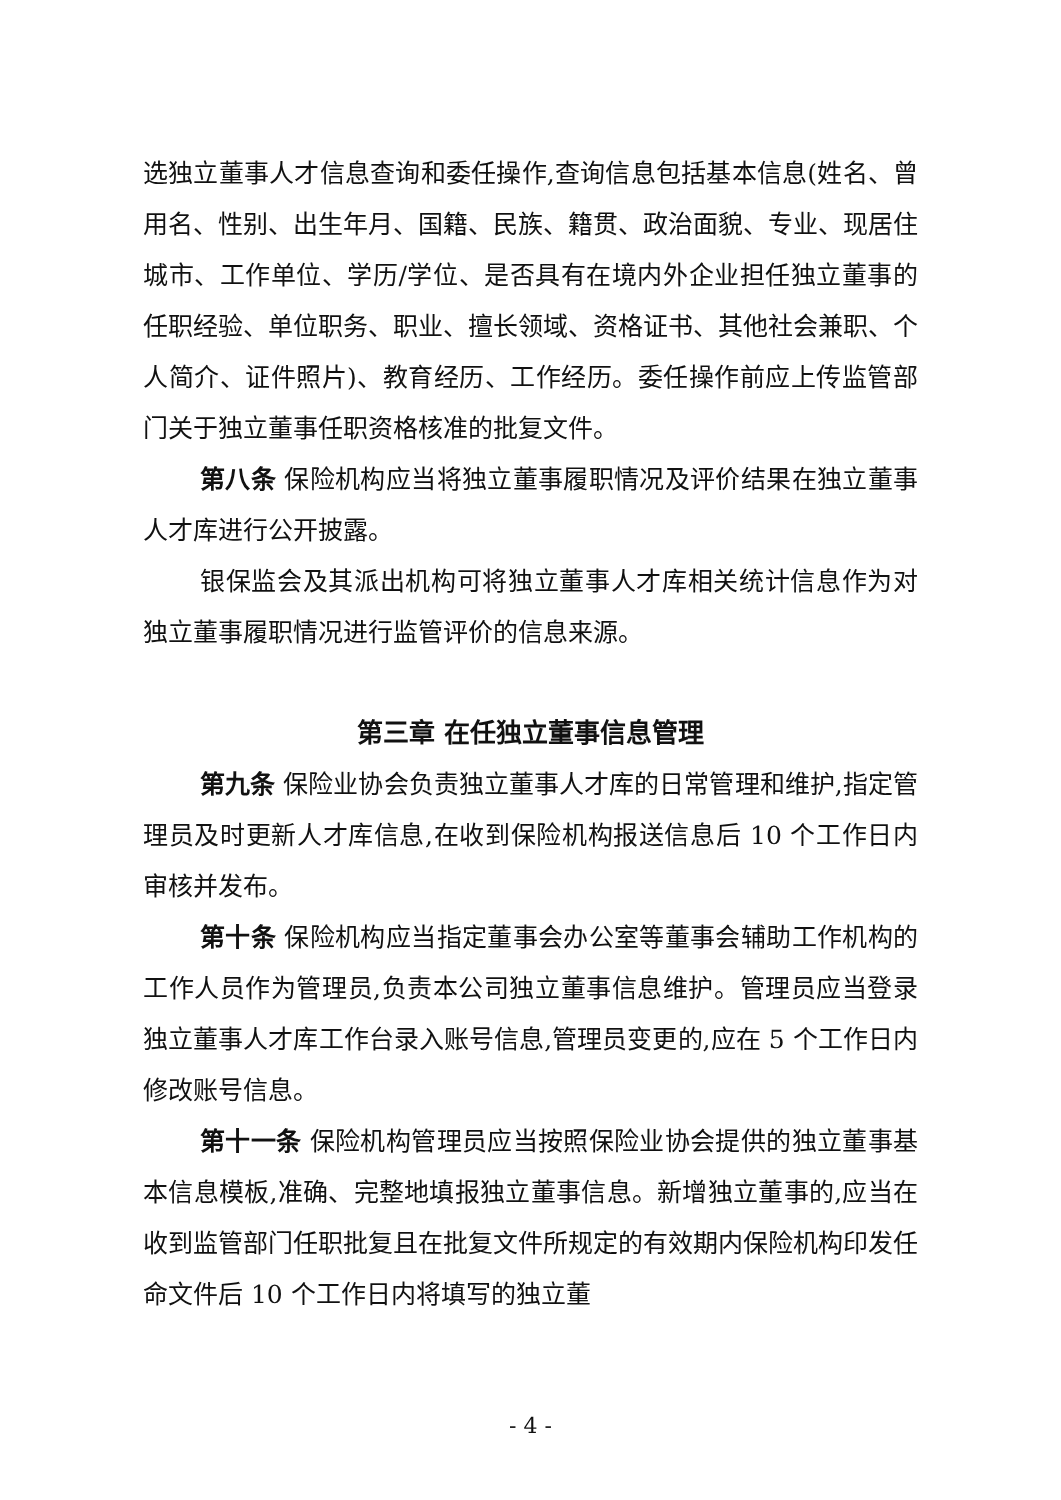选独立董事人才信息查询和委任操作,查询信息包括基本信息(姓名、曾用名、性别、出生年月、国籍、民族、籍贯、政治面貌、专业、现居住城市、工作单位、学历/学位、是否具有在境内外企业担任独立董事的任职经验、单位职务、职业、擅长领域、资格证书、其他社会兼职、个人简介、证件照片)、教育经历、工作经历。委任操作前应上传监管部门关于独立董事任职资格核准的批复文件。
第八条 保险机构应当将独立董事履职情况及评价结果在独立董事人才库进行公开披露。
银保监会及其派出机构可将独立董事人才库相关统计信息作为对独立董事履职情况进行监管评价的信息来源。
第三章 在任独立董事信息管理
第九条 保险业协会负责独立董事人才库的日常管理和维护,指定管理员及时更新人才库信息,在收到保险机构报送信息后 10 个工作日内审核并发布。
第十条 保险机构应当指定董事会办公室等董事会辅助工作机构的工作人员作为管理员,负责本公司独立董事信息维护。管理员应当登录独立董事人才库工作台录入账号信息,管理员变更的,应在 5 个工作日内修改账号信息。
第十一条 保险机构管理员应当按照保险业协会提供的独立董事基本信息模板,准确、完整地填报独立董事信息。新增独立董事的,应当在收到监管部门任职批复且在批复文件所规定的有效期内保险机构印发任命文件后 10 个工作日内将填写的独立董
- 4 -